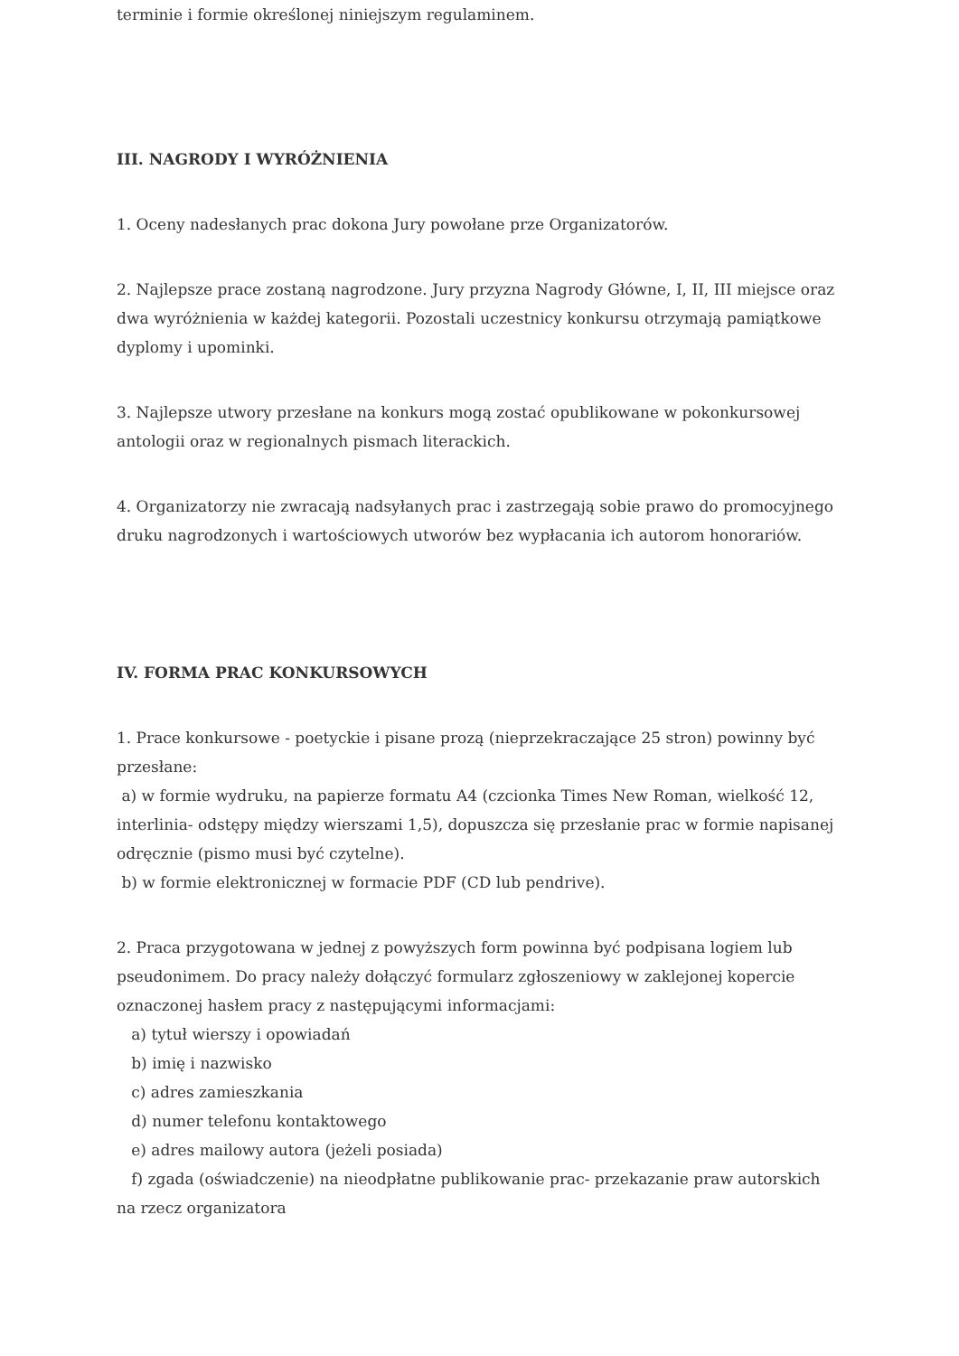terminie i formie określonej niniejszym regulaminem.
III. NAGRODY I WYRÓŻNIENIA
1. Oceny nadesłanych prac dokona Jury powołane prze Organizatorów.
2. Najlepsze prace zostaną nagrodzone. Jury przyzna Nagrody Główne, I, II, III miejsce oraz dwa wyróżnienia w każdej kategorii. Pozostali uczestnicy konkursu otrzymają pamiątkowe dyplomy i upominki.
3. Najlepsze utwory przesłane na konkurs mogą zostać opublikowane w pokonkursowej antologii oraz w regionalnych pismach literackich.
4. Organizatorzy nie zwracają nadsyłanych prac i zastrzegają sobie prawo do promocyjnego druku nagrodzonych i wartościowych utworów bez wypłacania ich autorom honorariów.
IV. FORMA PRAC KONKURSOWYCH
1. Prace konkursowe - poetyckie i pisane prozą (nieprzekraczające 25 stron) powinny być przesłane:
a) w formie wydruku, na papierze formatu A4 (czcionka Times New Roman, wielkość 12, interlinia- odstępy między wierszami 1,5), dopuszcza się przesłanie prac w formie napisanej odręcznie (pismo musi być czytelne).
b) w formie elektronicznej w formacie PDF (CD lub pendrive).
2. Praca przygotowana w jednej z powyższych form powinna być podpisana logiem lub pseudonimem. Do pracy należy dołączyć formularz zgłoszeniowy w zaklejonej kopercie oznaczonej hasłem pracy z następującymi informacjami:
a) tytuł wierszy i opowiadań
b) imię i nazwisko
c) adres zamieszkania
d) numer telefonu kontaktowego
e) adres mailowy autora (jeżeli posiada)
f) zgada (oświadczenie) na nieodpłatne publikowanie prac- przekazanie praw autorskich na rzecz organizatora